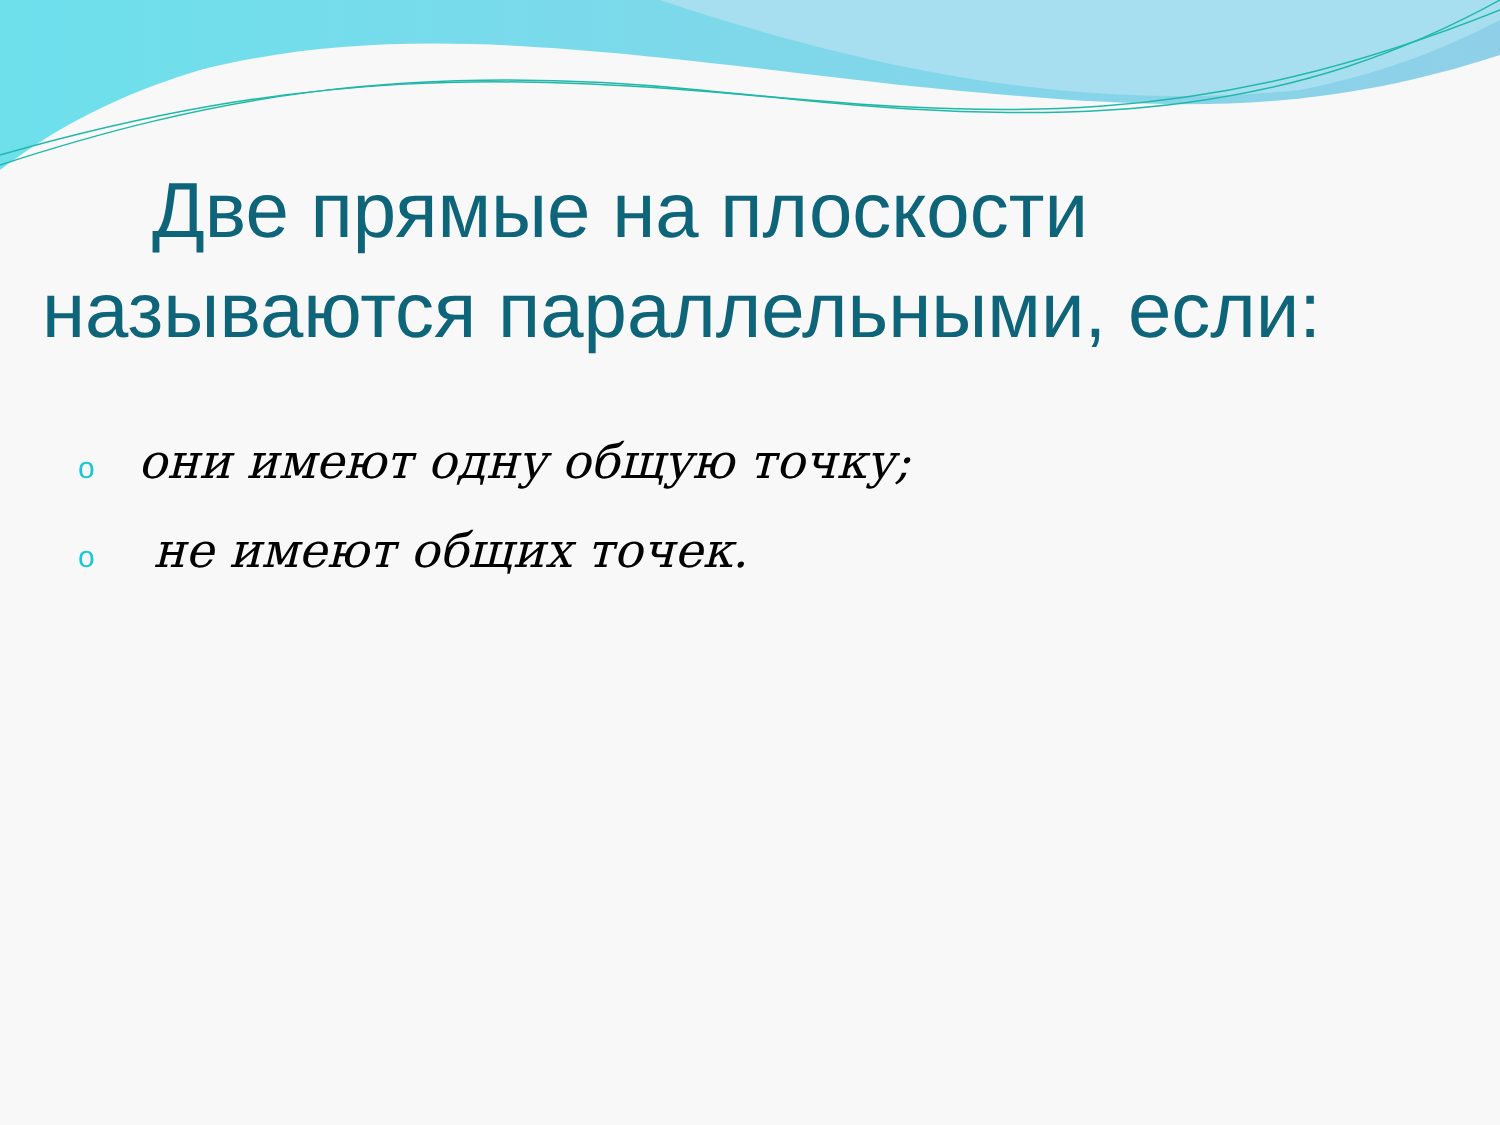Две прямые на плоскости
называются параллельными, если:
oони имеют одну общую точку;
o не имеют общих точек.